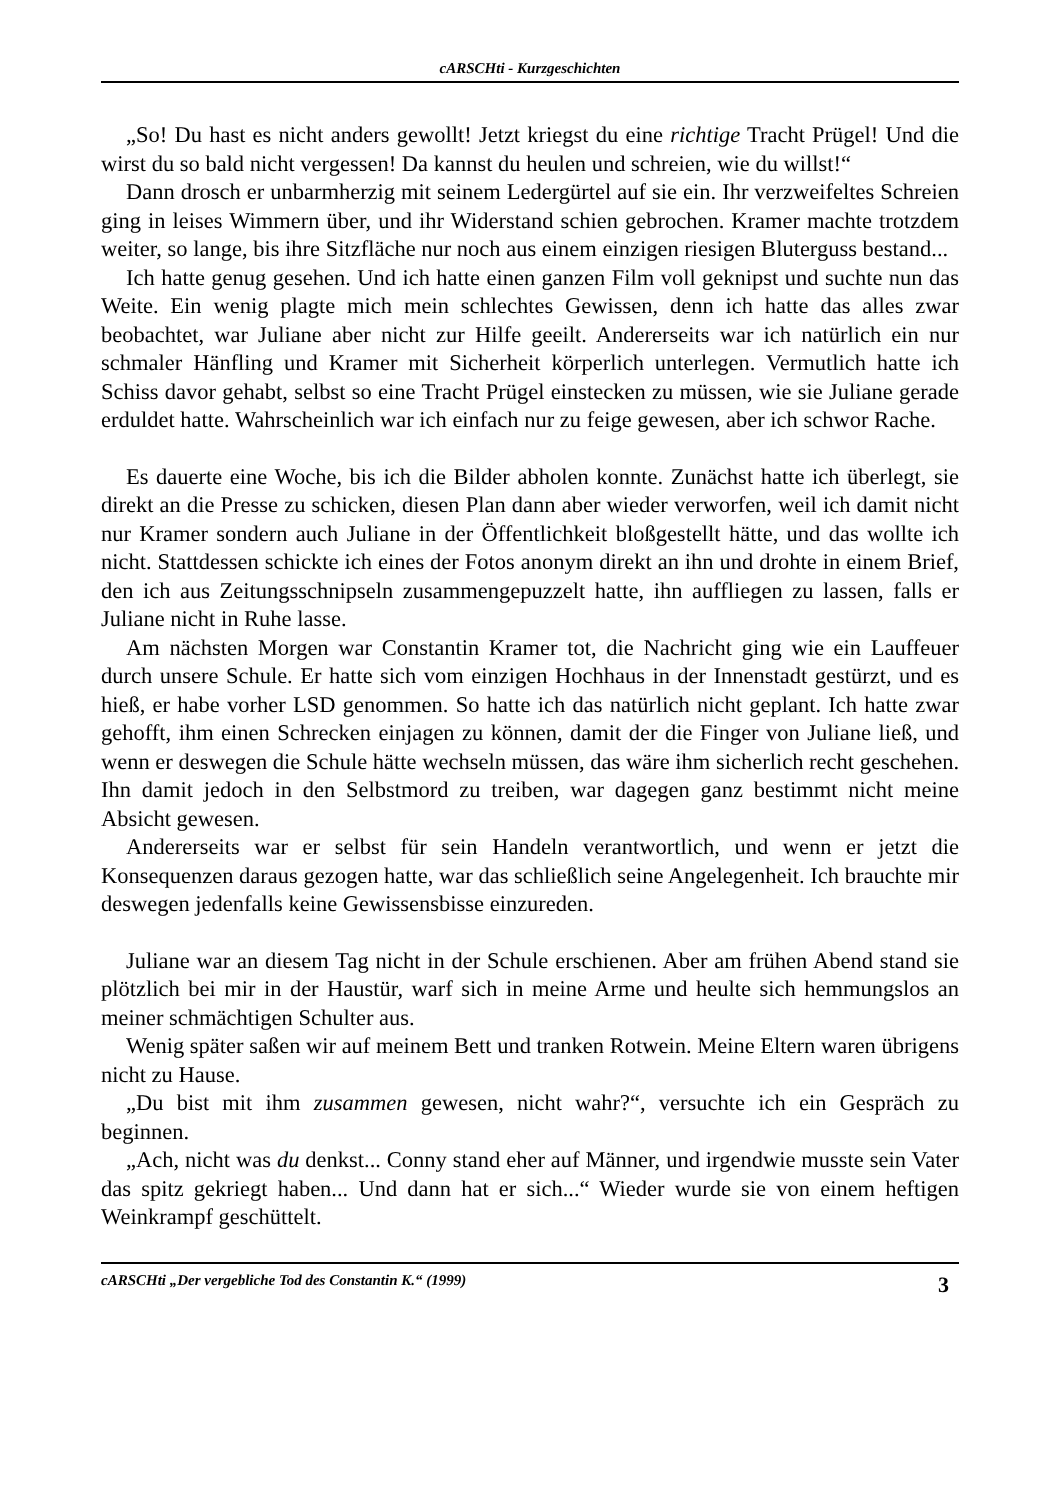cARSCHti - Kurzgeschichten
„So! Du hast es nicht anders gewollt! Jetzt kriegst du eine richtige Tracht Prügel! Und die wirst du so bald nicht vergessen! Da kannst du heulen und schreien, wie du willst!“
Dann drosch er unbarmherzig mit seinem Ledergürtel auf sie ein. Ihr verzweifeltes Schreien ging in leises Wimmern über, und ihr Widerstand schien gebrochen. Kramer machte trotzdem weiter, so lange, bis ihre Sitzfläche nur noch aus einem einzigen riesigen Bluterguss bestand...
Ich hatte genug gesehen. Und ich hatte einen ganzen Film voll geknipst und suchte nun das Weite. Ein wenig plagte mich mein schlechtes Gewissen, denn ich hatte das alles zwar beobachtet, war Juliane aber nicht zur Hilfe geeilt. Andererseits war ich natürlich ein nur schmaler Hänfling und Kramer mit Sicherheit körperlich unterlegen. Vermutlich hatte ich Schiss davor gehabt, selbst so eine Tracht Prügel einstecken zu müssen, wie sie Juliane gerade erduldet hatte. Wahrscheinlich war ich einfach nur zu feige gewesen, aber ich schwor Rache.
Es dauerte eine Woche, bis ich die Bilder abholen konnte. Zunächst hatte ich überlegt, sie direkt an die Presse zu schicken, diesen Plan dann aber wieder verworfen, weil ich damit nicht nur Kramer sondern auch Juliane in der Öffentlichkeit bloßgestellt hätte, und das wollte ich nicht. Stattdessen schickte ich eines der Fotos anonym direkt an ihn und drohte in einem Brief, den ich aus Zeitungsschnipseln zusammengepuzzelt hatte, ihn auffliegen zu lassen, falls er Juliane nicht in Ruhe lasse.
Am nächsten Morgen war Constantin Kramer tot, die Nachricht ging wie ein Lauffeuer durch unsere Schule. Er hatte sich vom einzigen Hochhaus in der Innenstadt gestürzt, und es hieß, er habe vorher LSD genommen. So hatte ich das natürlich nicht geplant. Ich hatte zwar gehofft, ihm einen Schrecken einjagen zu können, damit der die Finger von Juliane ließ, und wenn er deswegen die Schule hätte wechseln müssen, das wäre ihm sicherlich recht geschehen. Ihn damit jedoch in den Selbstmord zu treiben, war dagegen ganz bestimmt nicht meine Absicht gewesen.
Andererseits war er selbst für sein Handeln verantwortlich, und wenn er jetzt die Konsequenzen daraus gezogen hatte, war das schließlich seine Angelegenheit. Ich brauchte mir deswegen jedenfalls keine Gewissensbisse einzureden.
Juliane war an diesem Tag nicht in der Schule erschienen. Aber am frühen Abend stand sie plötzlich bei mir in der Haustür, warf sich in meine Arme und heulte sich hemmungslos an meiner schmächtigen Schulter aus.
Wenig später saßen wir auf meinem Bett und tranken Rotwein. Meine Eltern waren übrigens nicht zu Hause.
„Du bist mit ihm zusammen gewesen, nicht wahr?“, versuchte ich ein Gespräch zu beginnen.
„Ach, nicht was du denkst... Conny stand eher auf Männer, und irgendwie musste sein Vater das spitz gekriegt haben... Und dann hat er sich...“ Wieder wurde sie von einem heftigen Weinkrampf geschüttelt.
cARSCHti „Der vergebliche Tod des Constantin K.“ (1999) 3